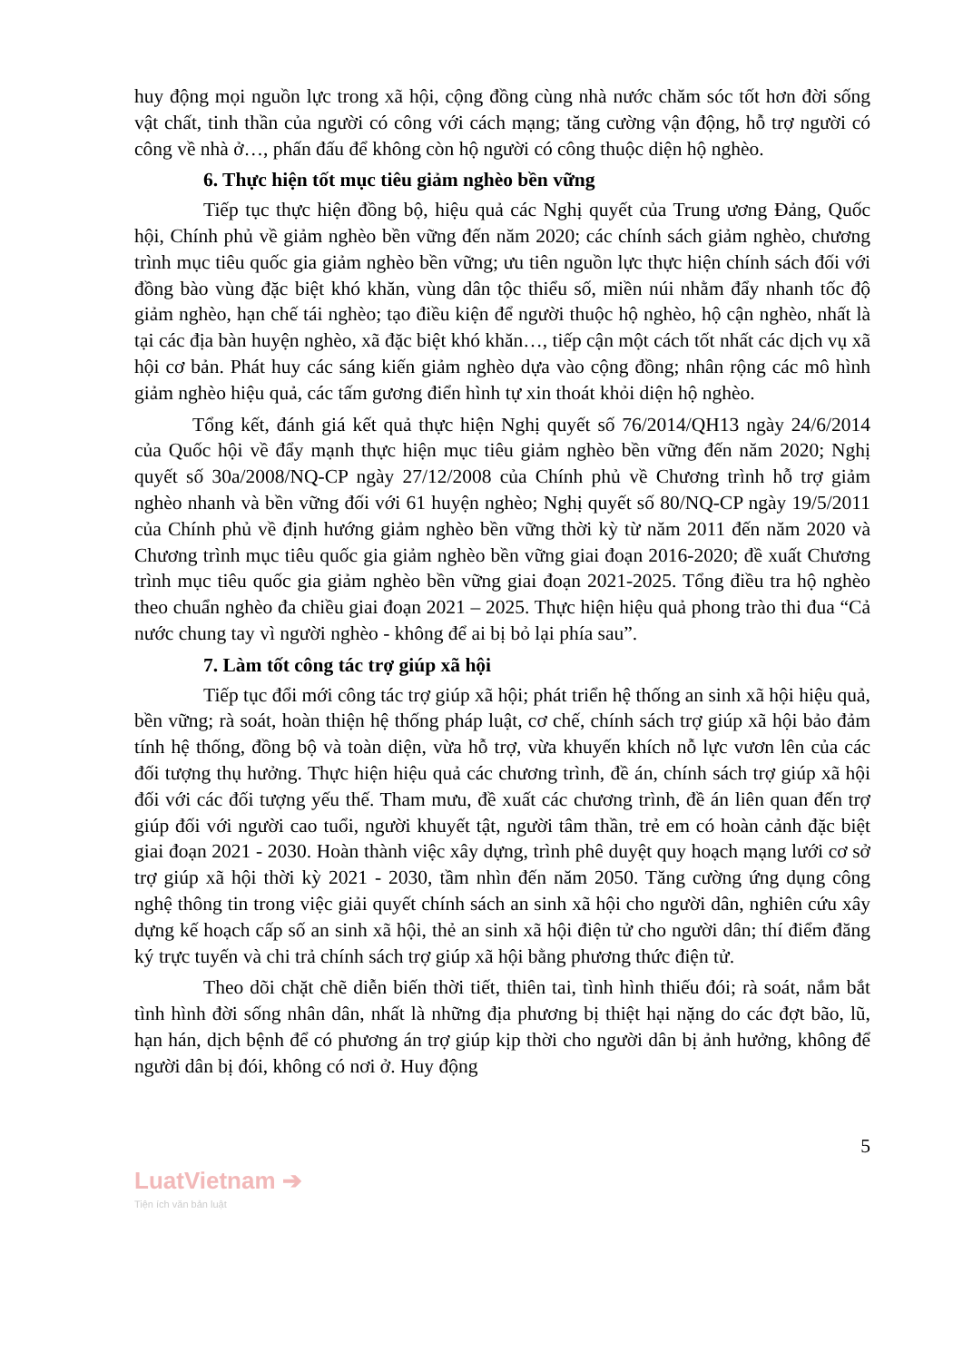huy động mọi nguồn lực trong xã hội, cộng đồng cùng nhà nước chăm sóc tốt hơn đời sống vật chất, tinh thần của người có công với cách mạng; tăng cường vận động, hỗ trợ người có công về nhà ở…, phấn đấu để không còn hộ người có công thuộc diện hộ nghèo.
6. Thực hiện tốt mục tiêu giảm nghèo bền vững
Tiếp tục thực hiện đồng bộ, hiệu quả các Nghị quyết của Trung ương Đảng, Quốc hội, Chính phủ về giảm nghèo bền vững đến năm 2020; các chính sách giảm nghèo, chương trình mục tiêu quốc gia giảm nghèo bền vững; ưu tiên nguồn lực thực hiện chính sách đối với đồng bào vùng đặc biệt khó khăn, vùng dân tộc thiểu số, miền núi nhằm đẩy nhanh tốc độ giảm nghèo, hạn chế tái nghèo; tạo điều kiện để người thuộc hộ nghèo, hộ cận nghèo, nhất là tại các địa bàn huyện nghèo, xã đặc biệt khó khăn…, tiếp cận một cách tốt nhất các dịch vụ xã hội cơ bản. Phát huy các sáng kiến giảm nghèo dựa vào cộng đồng; nhân rộng các mô hình giảm nghèo hiệu quả, các tấm gương điển hình tự xin thoát khỏi diện hộ nghèo.
Tổng kết, đánh giá kết quả thực hiện Nghị quyết số 76/2014/QH13 ngày 24/6/2014 của Quốc hội về đẩy mạnh thực hiện mục tiêu giảm nghèo bền vững đến năm 2020; Nghị quyết số 30a/2008/NQ-CP ngày 27/12/2008 của Chính phủ về Chương trình hỗ trợ giảm nghèo nhanh và bền vững đối với 61 huyện nghèo; Nghị quyết số 80/NQ-CP ngày 19/5/2011 của Chính phủ về định hướng giảm nghèo bền vững thời kỳ từ năm 2011 đến năm 2020 và Chương trình mục tiêu quốc gia giảm nghèo bền vững giai đoạn 2016-2020; đề xuất Chương trình mục tiêu quốc gia giảm nghèo bền vững giai đoạn 2021-2025. Tổng điều tra hộ nghèo theo chuẩn nghèo đa chiều giai đoạn 2021 – 2025. Thực hiện hiệu quả phong trào thi đua “Cả nước chung tay vì người nghèo - không để ai bị bỏ lại phía sau”.
7. Làm tốt công tác trợ giúp xã hội
Tiếp tục đổi mới công tác trợ giúp xã hội; phát triển hệ thống an sinh xã hội hiệu quả, bền vững; rà soát, hoàn thiện hệ thống pháp luật, cơ chế, chính sách trợ giúp xã hội bảo đảm tính hệ thống, đồng bộ và toàn diện, vừa hỗ trợ, vừa khuyến khích nỗ lực vươn lên của các đối tượng thụ hưởng. Thực hiện hiệu quả các chương trình, đề án, chính sách trợ giúp xã hội đối với các đối tượng yếu thế. Tham mưu, đề xuất các chương trình, đề án liên quan đến trợ giúp đối với người cao tuổi, người khuyết tật, người tâm thần, trẻ em có hoàn cảnh đặc biệt giai đoạn 2021 - 2030. Hoàn thành việc xây dựng, trình phê duyệt quy hoạch mạng lưới cơ sở trợ giúp xã hội thời kỳ 2021 - 2030, tầm nhìn đến năm 2050. Tăng cường ứng dụng công nghệ thông tin trong việc giải quyết chính sách an sinh xã hội cho người dân, nghiên cứu xây dựng kế hoạch cấp số an sinh xã hội, thẻ an sinh xã hội điện tử cho người dân; thí điểm đăng ký trực tuyến và chi trả chính sách trợ giúp xã hội bằng phương thức điện tử.
Theo dõi chặt chẽ diễn biến thời tiết, thiên tai, tình hình thiếu đói; rà soát, nắm bắt tình hình đời sống nhân dân, nhất là những địa phương bị thiệt hại nặng do các đợt bão, lũ, hạn hán, dịch bệnh để có phương án trợ giúp kịp thời cho người dân bị ảnh hưởng, không để người dân bị đói, không có nơi ở. Huy động
5
LuatVietnam ➔
Tiện ích văn bản luật